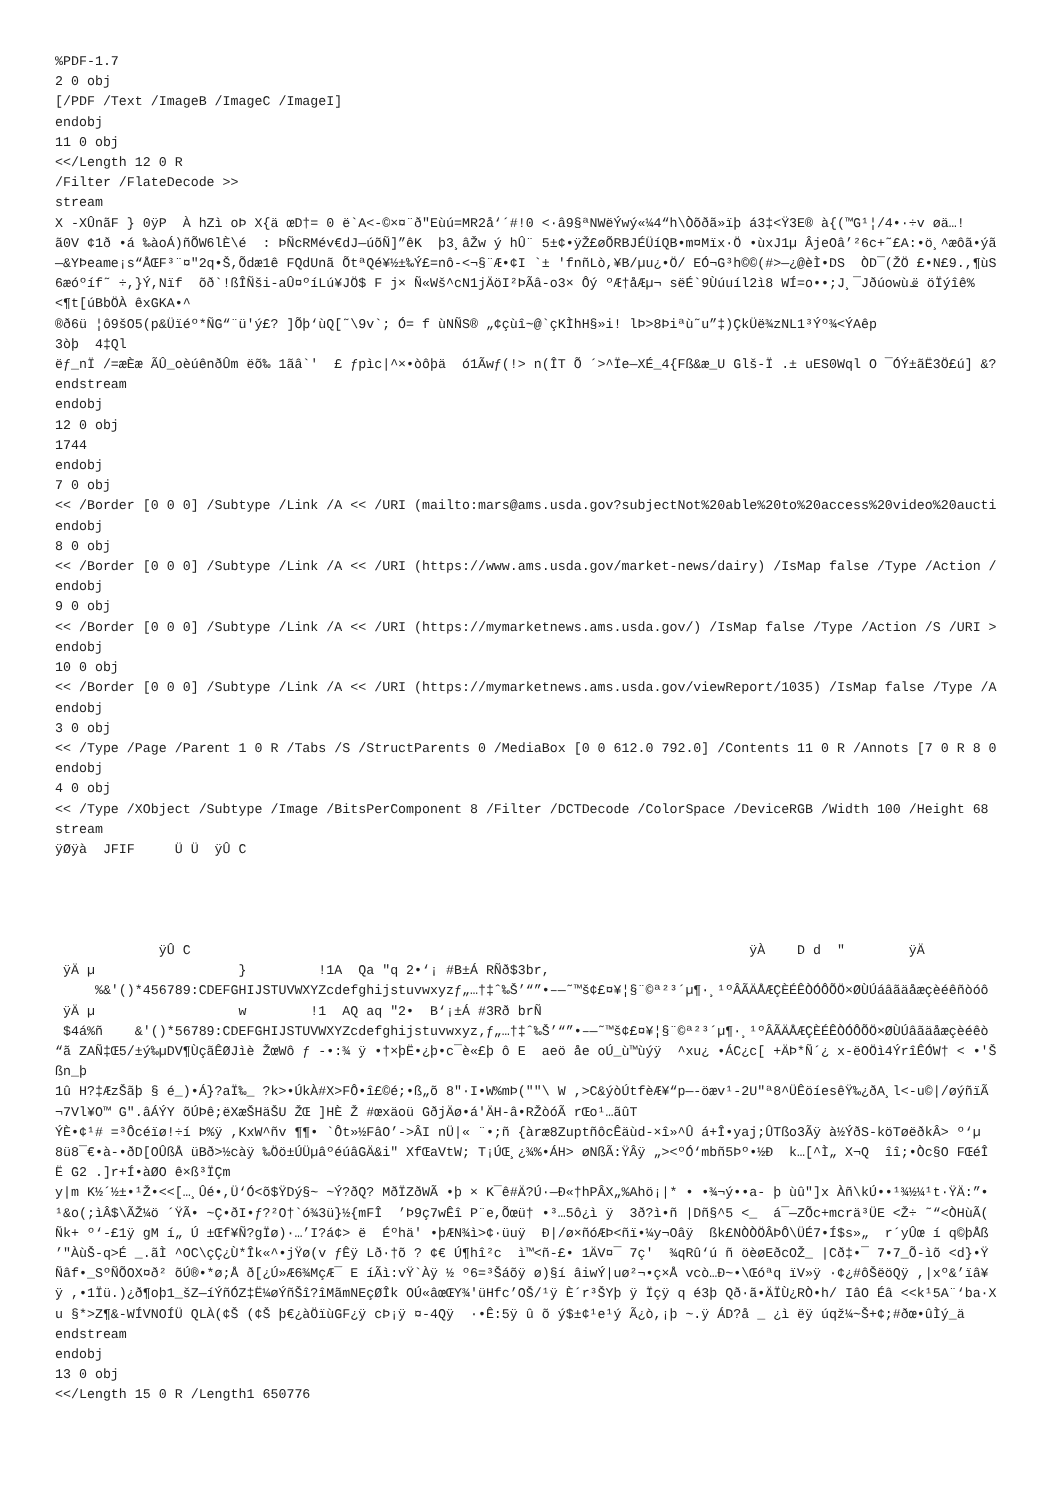%PDF-1.7
2 0 obj
[/PDF /Text /ImageB /ImageC /ImageI]
endobj
11 0 obj
<</Length 12 0 R
/Filter /FlateDecode >>
stream
X -XÛnãF } 0ÿP  À hZì oÞ X{ä œD†= 0 ë`A<-©×¤¨ð"Eùú=MR2å‘´#!0 <·â9§ªNWëÝwý«¼4“h\Òõðã»ïþ á3‡<Ÿ3E® à{(™G¹¦/4•·÷v øä…!
ã0V ¢1ð •á ‰àoÁ)ñÕW6lÈ\é  : ÞÑcRMév€dJ—úõÑ]”êK  þ3¸âŽw ý hÛ¨ 5±¢•ÿŽ£øÕRBJÉÜíQB•m¤Mïx·Ö •ùxJ1µ ÂjeOâ’²6c+˜£A:•ö¸^æôã•ýã
—&YÞeame¡s“ÅŒF³¨¤"2q•Š,Õdæ1ê FQdUnã ÕtªQé¥½±‰Ý£=nô-<¬§¨Æ•¢I `± 'fnñLò,¥B/µu¿•Ö/ EÓ¬G³h©©(#>—¿@èÌ•DS  ÒD¯(ŽÖ £•N£9.,¶ùS
6æóºíf˜ ÷,}Ý,Nïf  õð`!ßÎÑši-aÛ¤ºíLú¥JÖ$ F j× Ñ«Wš^cN1jÄöI²ÞÃâ-o3× Ôý ºÆ†åÆµ¬ sëÉ`9Ùúuíl2ì8 WÍ=o••;J¸¯Jðúowùܧ öÏýîê%
<¶t[úBbÖÀ êxGKA•^
®ð6ü ¦ô9šO5(p&Üïéº*ÑG“¨ü'ý£? ]Õþ‘ùQ[˜\9v`; Ó= f ùNÑS® „¢çùî~@`çKÌhH§»i! lÞ>8Þiªù˜u”‡)ÇkÜë¾zNL1³Ýº¾<ÝAêp
3òþ  4‡Ql
ëƒ_nÏ /=æÈæ ÃÛ_oèúênðÛm ëõ‰ 1ãâ`'  £ ƒpìc|^×•òôþä  ó1Ãwƒ(!> n(ÎT Õ ´>^Ïe—XÉ_4{Fß&æ_U Glš-Ï .± uES0Wql O ¯ÓÝ±ãË3Ö£ú] &?
endstream
endobj
12 0 obj
1744
endobj
7 0 obj
<< /Border [0 0 0] /Subtype /Link /A << /URI (mailto:mars@ams.usda.gov?subjectNot%20able%20to%20access%20video%20aucti
endobj
8 0 obj
<< /Border [0 0 0] /Subtype /Link /A << /URI (https://www.ams.usda.gov/market-news/dairy) /IsMap false /Type /Action /
endobj
9 0 obj
<< /Border [0 0 0] /Subtype /Link /A << /URI (https://mymarketnews.ams.usda.gov/) /IsMap false /Type /Action /S /URI >
endobj
10 0 obj
<< /Border [0 0 0] /Subtype /Link /A << /URI (https://mymarketnews.ams.usda.gov/viewReport/1035) /IsMap false /Type /A
endobj
3 0 obj
<< /Type /Page /Parent 1 0 R /Tabs /S /StructParents 0 /MediaBox [0 0 612.0 792.0] /Contents 11 0 R /Annots [7 0 R 8 0
endobj
4 0 obj
<< /Type /XObject /Subtype /Image /BitsPerComponent 8 /Filter /DCTDecode /ColorSpace /DeviceRGB /Width 100 /Height 68
stream
ÿØÿà  JFIF     Ü Ü  ÿÛ C




             ÿÛ C                                                                      ÿÀ    D d  "        ÿÄ
 ÿÄ µ                  }         !1A  Qa "q 2•‘¡ #B±Á RÑð$3br,
     %&'()*456789:CDEFGHIJSTUVWXYZcdefghijstuvwxyzƒ„…†‡ˆ‰Š’“”•–—˜™š¢£¤¥¦§¨©ª²³´µ¶·¸¹ºÂÃÄÅÆÇÈÉÊÒÓÔÕÖ×ØÙÚáâãäåæçèéêñòóô
 ÿÄ µ                  w        !1  AQ aq "2•  B‘¡±Á #3Rð brÑ
 $4á%ñ    &'()*56789:CDEFGHIJSTUVWXYZcdefghijstuvwxyz‚ƒ„…†‡ˆ‰Š’“”•–—˜™š¢£¤¥¦§¨©ª²³´µ¶·¸¹ºÂÃÄÅÆÇÈÉÊÒÓÔÕÖ×ØÙÚâãäåæçèéêò
“ã ZAÑ‡Œ5/±ý‰µDV¶ÙçãÊØJìè ŽœWô ƒ -•:¾ ÿ •†×þË•¿þ•c¯è«£þ ô E  aeö åe oÚ_ù™ùýÿ  ^xu¿ •ÁC¿c[ +ÄÞ*Ñ´¿ x-ëOÖì4ÝrîÊÓW† < •'Š
ßn_þ
1û H?‡ÆzŠãþ § é_)•Á}?aÏ‰_ ?k>•ÚkÀ#X>FÔ•î£©é;•ß„õ 8"·I•W%mÞ(""\ W ,>C&ýòÚtfèÆ¥“p—-öæv¹-2U"ª8^ÜÊöíesêŸ‰¿ðA¸l<-u©|/øýñïÃ
¬7Vl¥O™ G".âÁÝY õÚÞê;ëXæŠHäŠU ŽŒ ]HÈ Ž #œxäoü GðjÄø•á'ÄH-â•RŽòóÃ rŒo¹…ãûT
ÝÈ•¢¹# =³Ôcéïø!÷í Þ%ÿ ,KxW^ñv ¶¶• `Ôt»½FâO’->ÂI nÜ|« ¨•;ñ {àræ8ZuptñôcÊäùd-×î»^Û á+Î•yaj;ÛTßo3Ãÿ à½ÝðS-köTøëðkÂ> º‘µ
8ü8¯€•à-•ðD[OÛßÅ üBð>½càÿ ‰Öö±ÚÜµâºéúâGÄ&i" XfŒaVtW; T¡ÚŒ¸¿¾%•ÁH> øNßÃ:ŸÂÿ „><ºÓ‘mbñ5Þº•½Ð  k…[^Ì„ X¬Q  îî;•Òc§O FŒéÎ
Ë G2 .]r+Í•àØO ê×ß³ÏÇm
y|m K½´½±•¹Ž•<<[…¸Ûé•,Ü‘Ó<õ$ŸDý§~ ~Ý?ðQ? MðÏZðWÃ •þ × K¯ê#Ä?Ú·—Ð«†hPÂX„%Ahö¡|* • •¾¬ý••a- þ ùû"]x Àñ\kÚ••¹¾½¼¹t·ŸÄ:”•
¹&o(;ìÂ$\ÃŽ¼ö ´ŸÃ• ~Ç•ðI•ƒ?²O†`ó¾3ü}½{mFÎ  ’Þ9ç7wÊî P¨e,Õœü† •³…5ô¿ì ÿ  3ð?ì•ñ |Dñ§^5 <_  á¯—ZÕc+mcrä³ÜE <Ž÷ ˜“<ÒHùÃ(
Ñk+ º‘-£1ÿ gM í„ Ú ±Œf¥Ñ?gÏø)·…’I?á¢> ë  Éºhä' •þÆN¾ì>¢·üuÿ  Ð|/ø×ñóÆÞ<ñï•¼y¬Oâÿ  ßk£NÒÒÖÂÞÔ\ÜÉ7•Í$s»„  r´yÛœ í q©þÅß
’"ÀùŠ-q>É _.ãÌ ^OC\çÇ¿Ù*Îk«^•jŸø(v ƒÊÿ Lð·†õ ? ¢€ Ú¶hî²c  ì™<ñ-£• 1ÄV¤¯ 7ç'  ¾qRû‘ú ñ öèøEðcOŽ_ |Cð‡•¯ 7•7_Õ-ìõ <d}•Ÿ
Ñâf•_SºÑÕOX¤ð² õÚ®•*ø;Å ð[¿Ú»Æ6¾MçÆ¯ E íÃì:vŸ`Àÿ ½ º6=³Šáõÿ ø)§í âiwÝ|uø²¬•ç×Å vcò…Ð~•\Œóªq ïV»ÿ ·¢¿#ôŠëöQÿ ,|xº&’ïâ¥
ÿ ,•1Ïü.)¿ð¶oþ1_šZ—íÝñÓZ‡Ë¼øÝñŠî?îMãmNEçØÎk OÚ«âœŒY¾'üHfc’OŠ/¹ÿ È´r³ŠYþ ÿ Ïçÿ q é3þ Qð·ã•ÄÏÙ¿RÒ•h/ IâO Éâ <<k¹5A¨‘ba·X
u §*>Z¶&-WÍVNOÍÜ QLÀ(¢Š (¢Š þ€¿àÖïùGF¿ÿ cÞ¡ÿ ¤-4Qÿ  ·•Ê:5ÿ û õ ý$±¢¹e¹ý Ã¿ò,¡þ ~.ÿ ÁD?å _ ¿ì ëÿ úqž¼~Š+¢;#ðœ•ûÌý_ä
endstream
endobj
13 0 obj
<</Length 15 0 R /Length1 650776